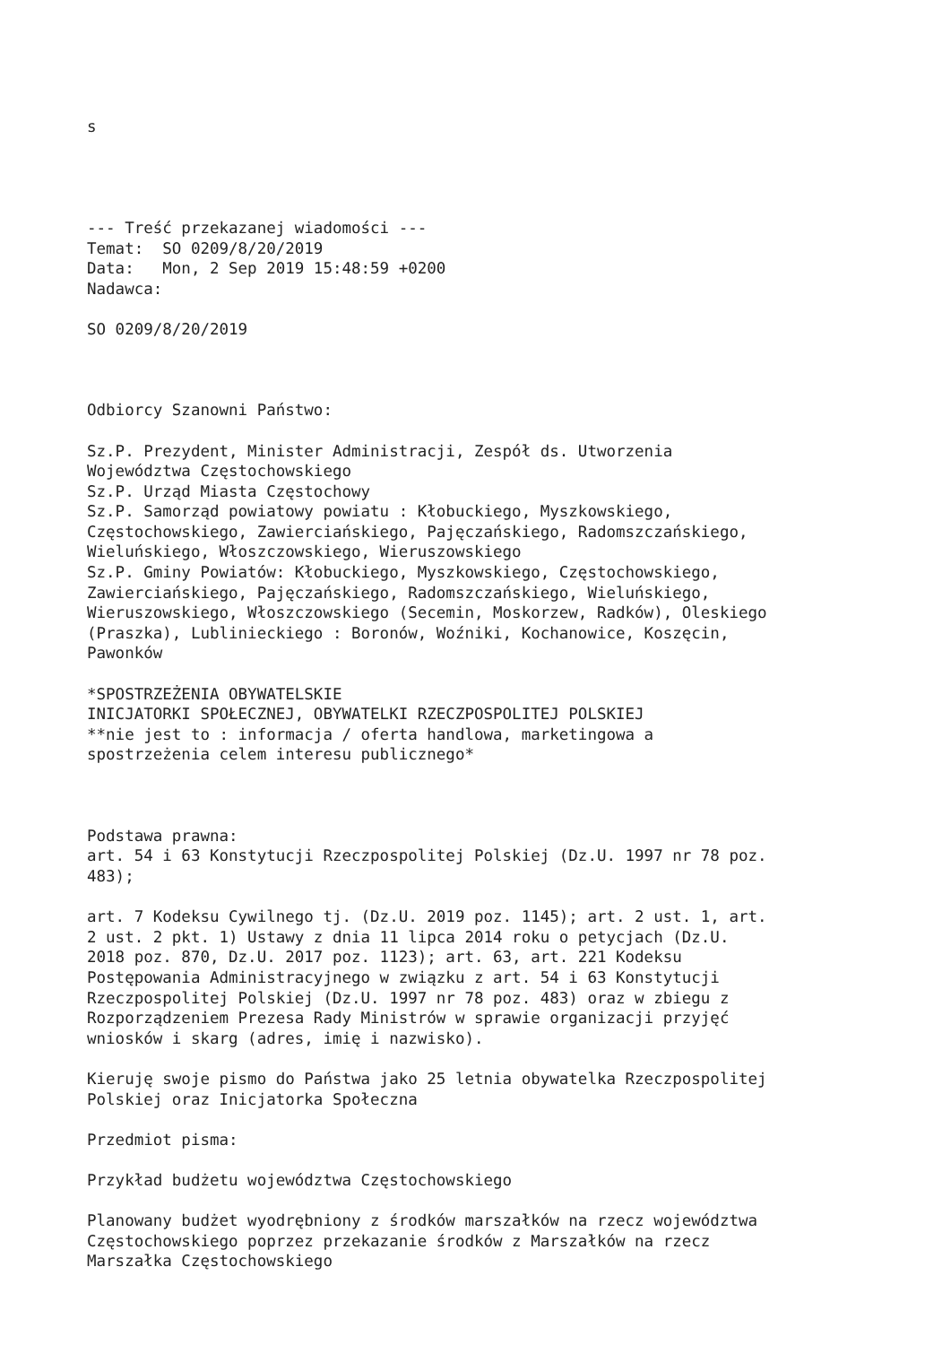s
--- Treść przekazanej wiadomości --- Temat: SO 0209/8/20/2019 Data: Mon, 2 Sep 2019 15:48:59 +0200 Nadawca:
SO 0209/8/20/2019
Odbiorcy Szanowni Państwo:
Sz.P. Prezydent, Minister Administracji, Zespół ds. Utworzenia Województwa Częstochowskiego Sz.P. Urząd Miasta Częstochowy Sz.P. Samorząd powiatowy powiatu : Kłobuckiego, Myszkowskiego, Częstochowskiego, Zawierciańskiego, Pajęczańskiego, Radomszczańskiego, Wieluńskiego, Włoszczowskiego, Wieruszowskiego Sz.P. Gminy Powiatów: Kłobuckiego, Myszkowskiego, Częstochowskiego, Zawierciańskiego, Pajęczańskiego, Radomszczańskiego, Wieluńskiego, Wieruszowskiego, Włoszczowskiego (Secemin, Moskorzew, Radków), Oleskiego (Praszka), Lublinieckiego : Boronów, Woźniki, Kochanowice, Koszęcin, Pawonków
*SPOSTRZEŻENIA OBYWATELSKIE INICJATORKI SPOŁECZNEJ, OBYWATELKI RZECZPOSPOLITEJ POLSKIEJ **nie jest to : informacja / oferta handlowa, marketingowa a spostrzeżenia celem interesu publicznego*
Podstawa prawna: art. 54 i 63 Konstytucji Rzeczpospolitej Polskiej (Dz.U. 1997 nr 78 poz. 483);
art. 7 Kodeksu Cywilnego tj. (Dz.U. 2019 poz. 1145); art. 2 ust. 1, art. 2 ust. 2 pkt. 1) Ustawy z dnia 11 lipca 2014 roku o petycjach (Dz.U. 2018 poz. 870, Dz.U. 2017 poz. 1123); art. 63, art. 221 Kodeksu Postępowania Administracyjnego w związku z art. 54 i 63 Konstytucji Rzeczpospolitej Polskiej (Dz.U. 1997 nr 78 poz. 483) oraz w zbiegu z Rozporządzeniem Prezesa Rady Ministrów w sprawie organizacji przyjęć wniosków i skarg (adres, imię i nazwisko).
Kieruję swoje pismo do Państwa jako 25 letnia obywatelka Rzeczpospolitej Polskiej oraz Inicjatorka Społeczna
Przedmiot pisma:
Przykład budżetu województwa Częstochowskiego
Planowany budżet wyodrębniony z środków marszałków na rzecz województwa Częstochowskiego poprzez przekazanie środków z Marszałków na rzecz Marszałka Częstochowskiego